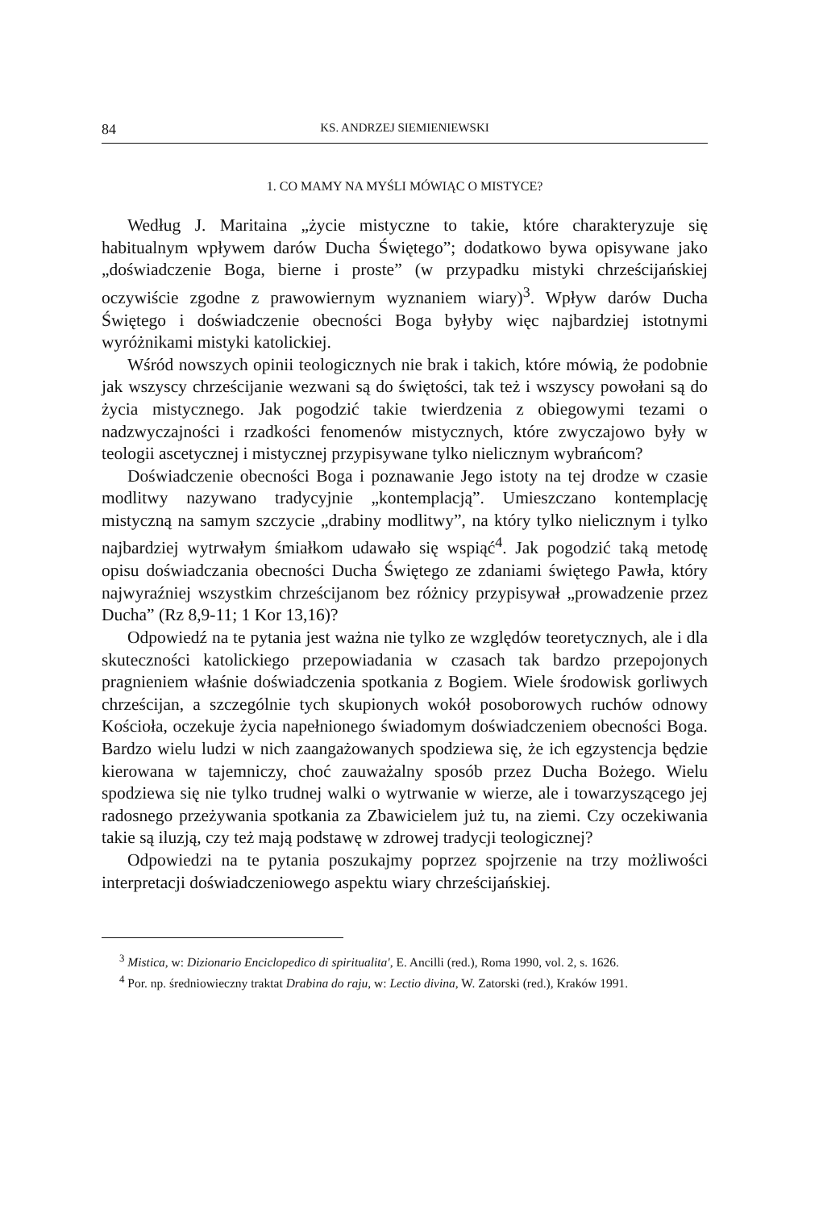84 KS. ANDRZEJ SIEMIENIEWSKI
1. CO MAMY NA MYŚLI MÓWIĄC O MISTYCE?
Według J. Maritaina „życie mistyczne to takie, które charakteryzuje się habitualnym wpływem darów Ducha Świętego”; dodatkowo bywa opisywane jako „doświadczenie Boga, bierne i proste” (w przypadku mistyki chrześcijańskiej oczywiście zgodne z prawowiernym wyznaniem wiary)<sup>3</sup>. Wpływ darów Ducha Świętego i doświadczenie obecności Boga byłyby więc najbardziej istotnymi wyróżnikami mistyki katolickiej.
Wśród nowszych opinii teologicznych nie brak i takich, które mówią, że podobnie jak wszyscy chrześcijanie wezwani są do świętości, tak też i wszyscy powołani są do życia mistycznego. Jak pogodzić takie twierdzenia z obiegowymi tezami o nadzwyczajności i rzadkości fenomenów mistycznych, które zwyczajowo były w teologii ascetycznej i mistycznej przypisywane tylko nielicznym wybrańcom?
Doświadczenie obecności Boga i poznawanie Jego istoty na tej drodze w czasie modlitwy nazywano tradycyjnie „kontemplacją”. Umieszczano kontemplację mistyczną na samym szczycie „drabiny modlitwy”, na który tylko nielicznym i tylko najbardziej wytrwałym śmiałkom udawało się wspiąć<sup>4</sup>. Jak pogodzić taką metodę opisu doświadczania obecności Ducha Świętego ze zdaniami świętego Pawła, który najwyraźniej wszystkim chrześcijanom bez różnicy przypisywał „prowadzenie przez Ducha” (Rz 8,9-11; 1 Kor 13,16)?
Odpowiedź na te pytania jest ważna nie tylko ze względów teoretycznych, ale i dla skuteczności katolickiego przepowiadania w czasach tak bardzo przepojonych pragnieniem właśnie doświadczenia spotkania z Bogiem. Wiele środowisk gorliwych chrześcijan, a szczególnie tych skupionych wokół posoborowych ruchów odnowy Kościoła, oczekuje życia napełnionego świadomym doświadczeniem obecności Boga. Bardzo wielu ludzi w nich zaangażowanych spodziewa się, że ich egzystencja będzie kierowana w tajemniczy, choć zauważalny sposób przez Ducha Bożego. Wielu spodziewa się nie tylko trudnej walki o wytrwanie w wierze, ale i towarzyszącego jej radosnego przeżywania spotkania za Zbawicielem już tu, na ziemi. Czy oczekiwania takie są iluzją, czy też mają podstawę w zdrowej tradycji teologicznej?
Odpowiedzi na te pytania poszukajmy poprzez spojrzenie na trzy możliwości interpretacji doświadczeniowego aspektu wiary chrześcijańskiej.
<sup>3</sup> Mistica, w: Dizionario Enciclopedico di spiritualita', E. Ancilli (red.), Roma 1990, vol. 2, s. 1626.
<sup>4</sup> Por. np. średniowieczny traktat Drabina do raju, w: Lectio divina, W. Zatorski (red.), Kraków 1991.